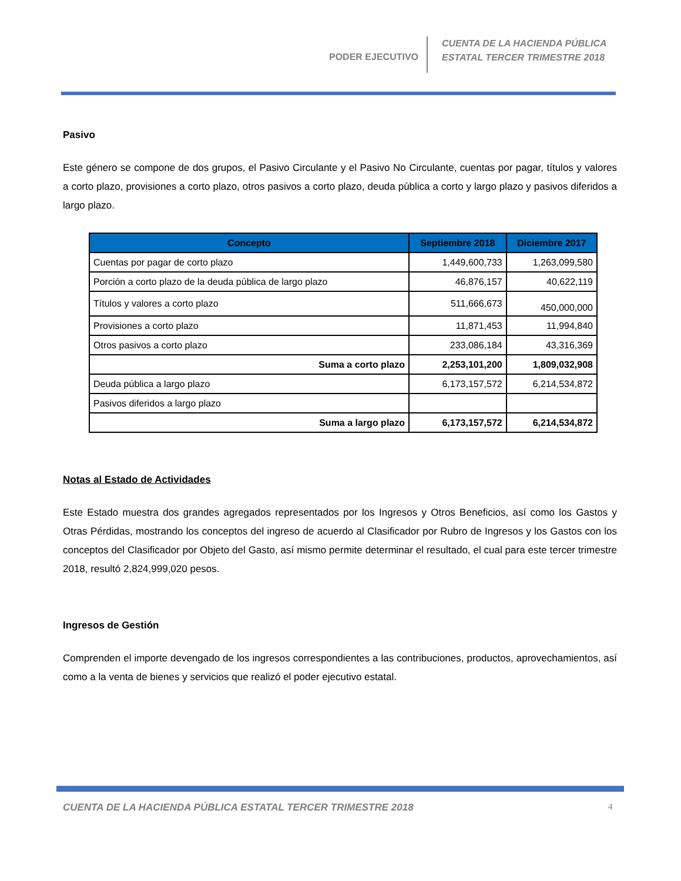PODER EJECUTIVO
CUENTA DE LA HACIENDA PÚBLICA
ESTATAL TERCER TRIMESTRE 2018
Pasivo
Este género se compone de dos grupos, el Pasivo Circulante y el Pasivo No Circulante, cuentas por pagar, títulos y valores a corto plazo, provisiones a corto plazo, otros pasivos a corto plazo, deuda pública a corto y largo plazo y pasivos diferidos a largo plazo.
| Concepto | Septiembre 2018 | Diciembre 2017 |
| --- | --- | --- |
| Cuentas por pagar de corto plazo | 1,449,600,733 | 1,263,099,580 |
| Porción a corto plazo de la deuda pública de largo plazo | 46,876,157 | 40,622,119 |
| Títulos y valores a corto plazo | 511,666,673 | 450,000,000 |
| Provisiones a corto plazo | 11,871,453 | 11,994,840 |
| Otros pasivos a corto plazo | 233,086,184 | 43,316,369 |
| Suma a corto plazo | 2,253,101,200 | 1,809,032,908 |
| Deuda pública a largo plazo | 6,173,157,572 | 6,214,534,872 |
| Pasivos diferidos a largo plazo | | |
| Suma a largo plazo | 6,173,157,572 | 6,214,534,872 |
Notas al Estado de Actividades
Este Estado muestra dos grandes agregados representados por los Ingresos y Otros Beneficios, así como los Gastos y Otras Pérdidas, mostrando los conceptos del ingreso de acuerdo al Clasificador por Rubro de Ingresos y los Gastos con los conceptos del Clasificador por Objeto del Gasto, así mismo permite determinar el resultado, el cual para este tercer trimestre 2018, resultó 2,824,999,020 pesos.
Ingresos de Gestión
Comprenden el importe devengado de los ingresos correspondientes a las contribuciones, productos, aprovechamientos, así como a la venta de bienes y servicios que realizó el poder ejecutivo estatal.
CUENTA DE LA HACIENDA PÚBLICA ESTATAL TERCER TRIMESTRE 2018
4